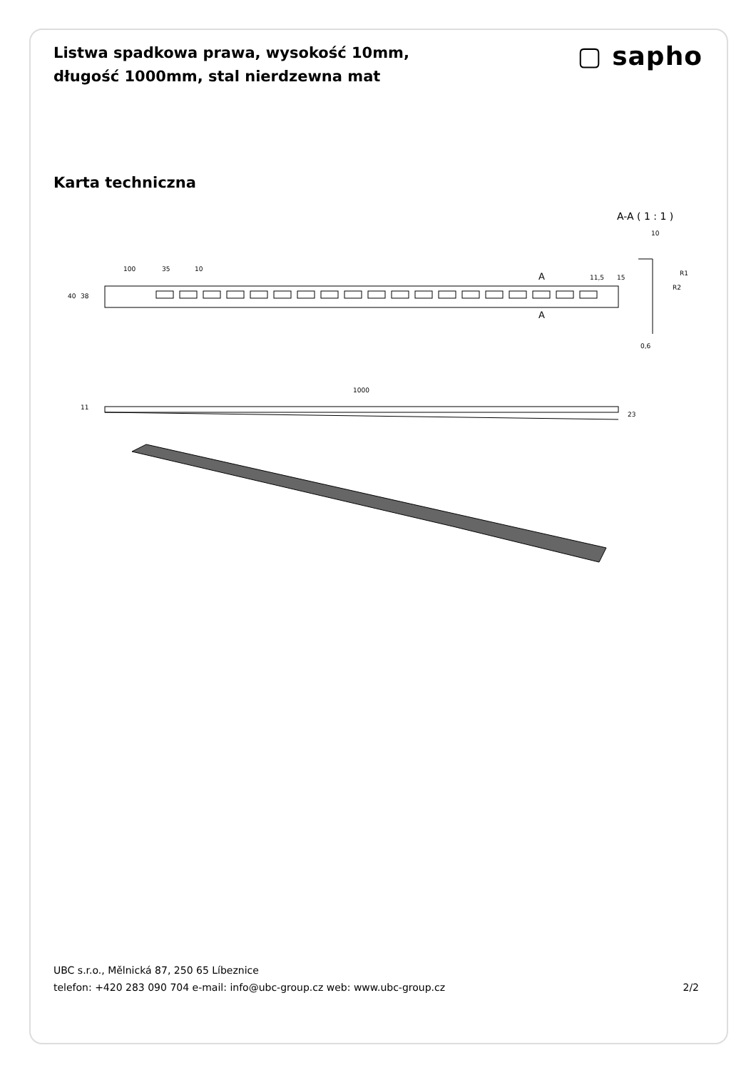Listwa spadkowa prawa, wysokość 10mm, długość 1000mm, stal nierdzewna mat
▢ sapho
Karta techniczna
A-A ( 1 : 1 )
10
100
35
10
40
38
A
A
11,5
15
R1
R2
0,6
1000
11
23
UBC s.r.o., Mělnická 87, 250 65 Líbeznice
telefon: +420 283 090 704 e-mail: info@ubc-group.cz web: www.ubc-group.cz 2/2